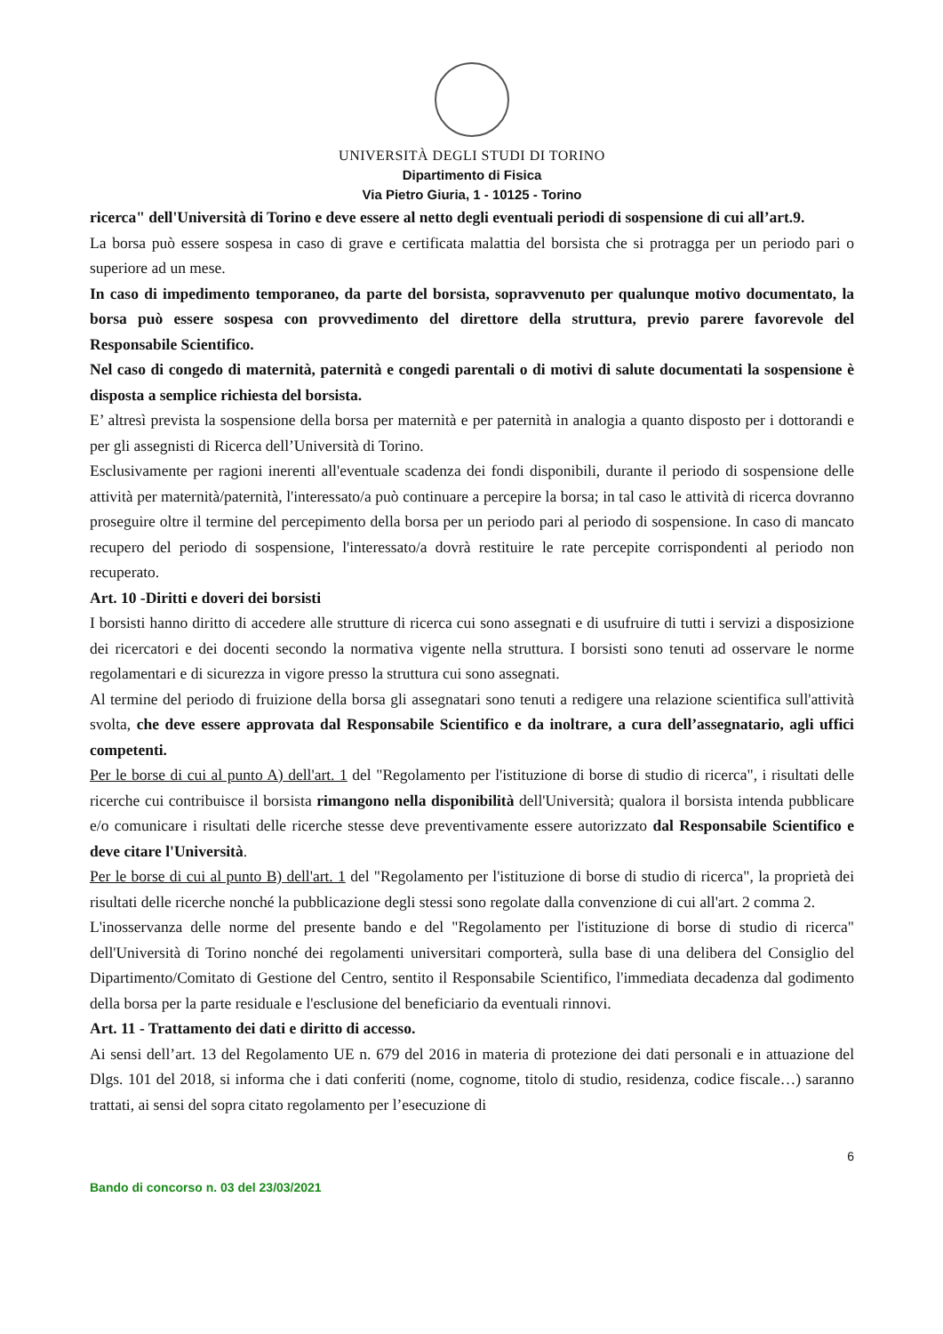UNIVERSITÀ DEGLI STUDI DI TORINO
Dipartimento di Fisica
Via Pietro Giuria, 1 - 10125 - Torino
ricerca" dell'Università di Torino e deve essere al netto degli eventuali periodi di sospensione di cui all’art.9.
La borsa può essere sospesa in caso di grave e certificata malattia del borsista che si protragga per un periodo pari o superiore ad un mese.
In caso di impedimento temporaneo, da parte del borsista, sopravvenuto per qualunque motivo documentato, la borsa può essere sospesa con provvedimento del direttore della struttura, previo parere favorevole del Responsabile Scientifico.
Nel caso di congedo di maternità, paternità e congedi parentali o di motivi di salute documentati la sospensione è disposta a semplice richiesta del borsista.
E’ altresì prevista la sospensione della borsa per maternità e per paternità in analogia a quanto disposto per i dottorandi e per gli assegnisti di Ricerca dell’Università di Torino.
Esclusivamente per ragioni inerenti all'eventuale scadenza dei fondi disponibili, durante il periodo di sospensione delle attività per maternità/paternità, l'interessato/a può continuare a percepire la borsa; in tal caso le attività di ricerca dovranno proseguire oltre il termine del percepimento della borsa per un periodo pari al periodo di sospensione. In caso di mancato recupero del periodo di sospensione, l'interessato/a dovrà restituire le rate percepite corrispondenti al periodo non recuperato.
Art. 10 -Diritti e doveri dei borsisti
I borsisti hanno diritto di accedere alle strutture di ricerca cui sono assegnati e di usufruire di tutti i servizi a disposizione dei ricercatori e dei docenti secondo la normativa vigente nella struttura. I borsisti sono tenuti ad osservare le norme regolamentari e di sicurezza in vigore presso la struttura cui sono assegnati.
Al termine del periodo di fruizione della borsa gli assegnatari sono tenuti a redigere una relazione scientifica sull'attività svolta, che deve essere approvata dal Responsabile Scientifico e da inoltrare, a cura dell’assegnatario, agli uffici competenti.
Per le borse di cui al punto A) dell'art. 1 del "Regolamento per l'istituzione di borse di studio di ricerca", i risultati delle ricerche cui contribuisce il borsista rimangono nella disponibilità dell'Università; qualora il borsista intenda pubblicare e/o comunicare i risultati delle ricerche stesse deve preventivamente essere autorizzato dal Responsabile Scientifico e deve citare l'Università.
Per le borse di cui al punto B) dell'art. 1 del "Regolamento per l'istituzione di borse di studio di ricerca", la proprietà dei risultati delle ricerche nonché la pubblicazione degli stessi sono regolate dalla convenzione di cui all'art. 2 comma 2.
L'inosservanza delle norme del presente bando e del "Regolamento per l'istituzione di borse di studio di ricerca" dell'Università di Torino nonché dei regolamenti universitari comporterà, sulla base di una delibera del Consiglio del Dipartimento/Comitato di Gestione del Centro, sentito il Responsabile Scientifico, l'immediata decadenza dal godimento della borsa per la parte residuale e l'esclusione del beneficiario da eventuali rinnovi.
Art. 11 - Trattamento dei dati e diritto di accesso.
Ai sensi dell’art. 13 del Regolamento UE n. 679 del 2016 in materia di protezione dei dati personali e in attuazione del Dlgs. 101 del 2018, si informa che i dati conferiti (nome, cognome, titolo di studio, residenza, codice fiscale…) saranno trattati, ai sensi del sopra citato regolamento per l’esecuzione di
6
Bando di concorso n. 03 del 23/03/2021